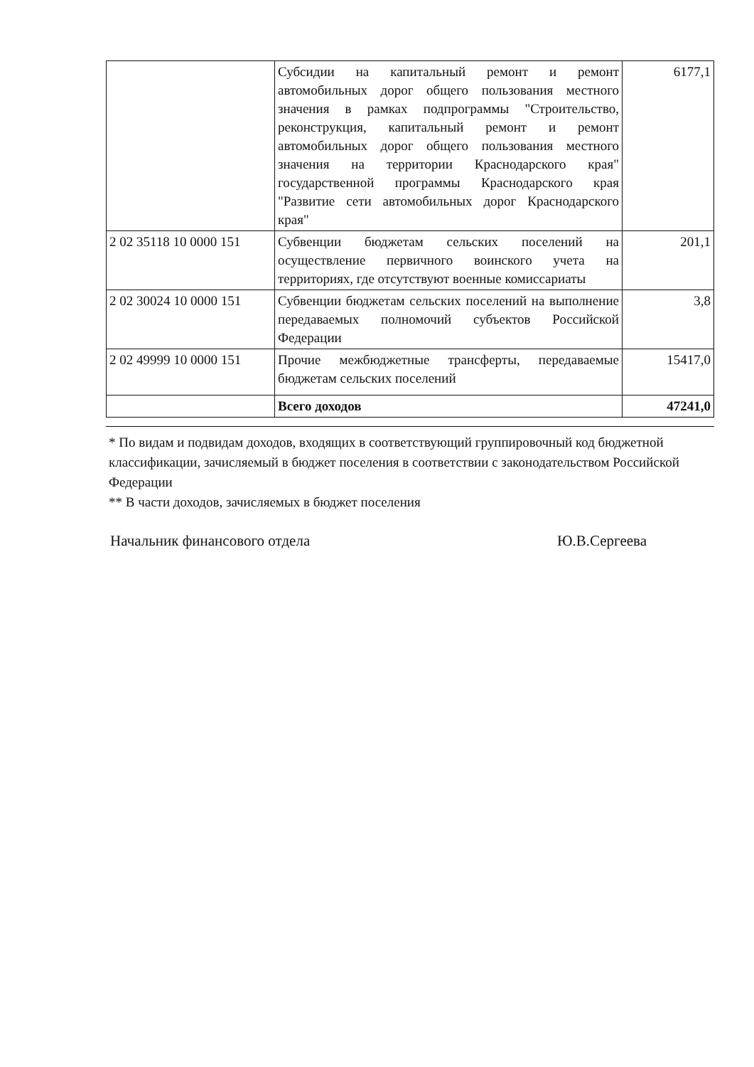| | Субсидии на капитальный ремонт и ремонт автомобильных дорог общего пользования местного значения в рамках подпрограммы "Строительство, реконструкция, капитальный ремонт и ремонт автомобильных дорог общего пользования местного значения на территории Краснодарского края" государственной программы Краснодарского края "Развитие сети автомобильных дорог Краснодарского края" | 6177,1 |
| 2 02 35118 10 0000 151 | Субвенции бюджетам сельских поселений на осуществление первичного воинского учета на территориях, где отсутствуют военные комиссариаты | 201,1 |
| 2 02 30024 10 0000 151 | Субвенции бюджетам сельских поселений на выполнение передаваемых полномочий субъектов Российской Федерации | 3,8 |
| 2 02 49999 10 0000 151 | Прочие межбюджетные трансферты, передаваемые бюджетам сельских поселений | 15417,0 |
| | Всего доходов | 47241,0 |
* По видам и подвидам доходов, входящих в соответствующий группировочный код бюджетной классификации, зачисляемый в бюджет поселения в соответствии с законодательством Российской Федерации
** В части доходов, зачисляемых в бюджет поселения
Начальник финансового отдела Ю.В.Сергеева